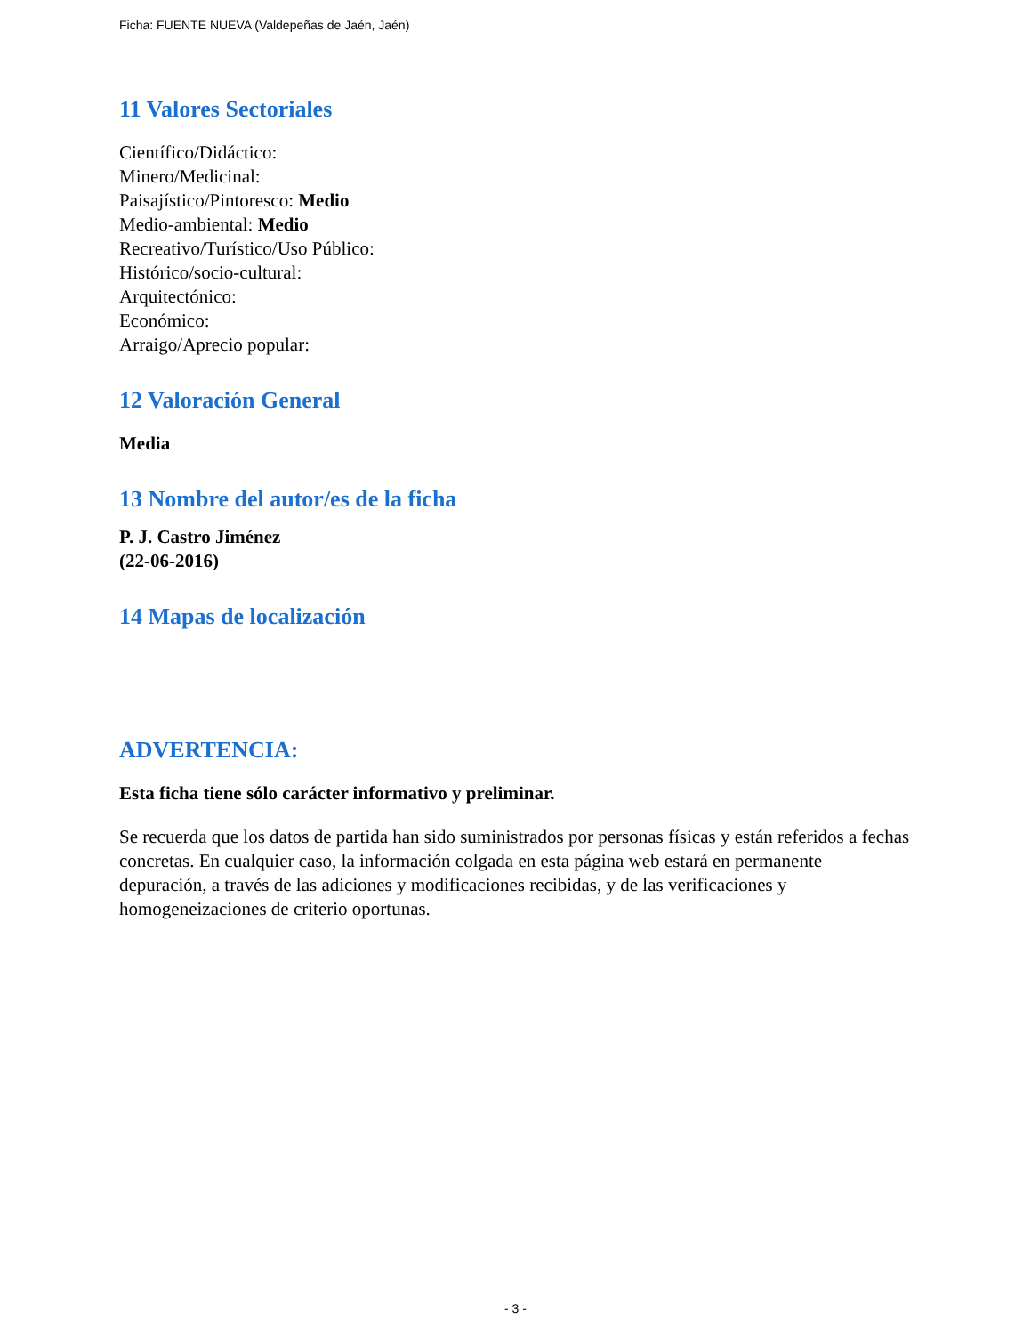Ficha: FUENTE NUEVA (Valdepeñas de Jaén, Jaén)
11 Valores Sectoriales
Científico/Didáctico:
Minero/Medicinal:
Paisajístico/Pintoresco: Medio
Medio-ambiental: Medio
Recreativo/Turístico/Uso Público:
Histórico/socio-cultural:
Arquitectónico:
Económico:
Arraigo/Aprecio popular:
12 Valoración General
Media
13 Nombre del autor/es de la ficha
P. J. Castro Jiménez
(22-06-2016)
14 Mapas de localización
ADVERTENCIA:
Esta ficha tiene sólo carácter informativo y preliminar.
Se recuerda que los datos de partida han sido suministrados por personas físicas y están referidos a fechas concretas. En cualquier caso, la información colgada en esta página web estará en permanente depuración, a través de las adiciones y modificaciones recibidas, y de las verificaciones y homogeneizaciones de criterio oportunas.
- 3 -